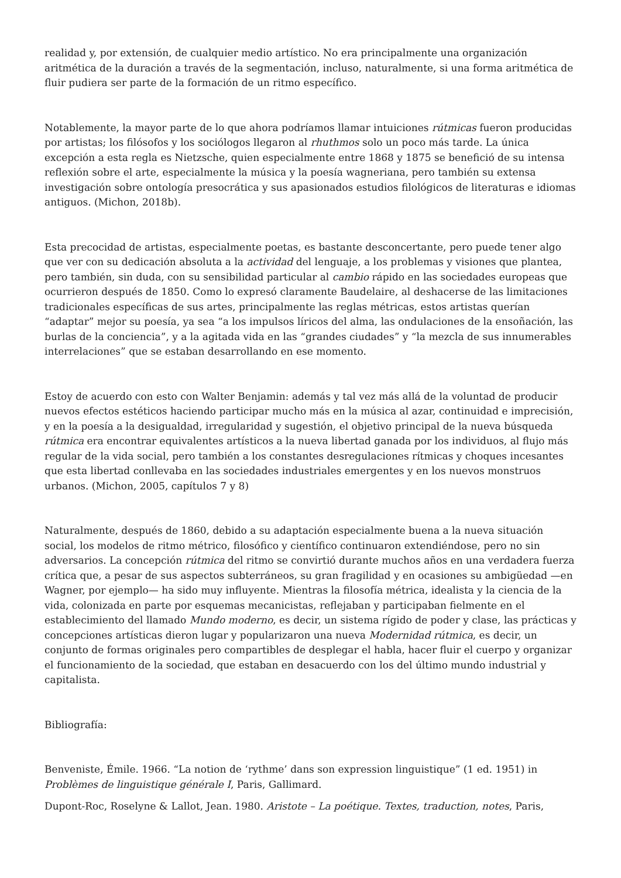realidad y, por extensión, de cualquier medio artístico. No era principalmente una organización aritmética de la duración a través de la segmentación, incluso, naturalmente, si una forma aritmética de fluir pudiera ser parte de la formación de un ritmo específico.
Notablemente, la mayor parte de lo que ahora podríamos llamar intuiciones rútmicas fueron producidas por artistas; los filósofos y los sociólogos llegaron al rhuthmos solo un poco más tarde. La única excepción a esta regla es Nietzsche, quien especialmente entre 1868 y 1875 se benefició de su intensa reflexión sobre el arte, especialmente la música y la poesía wagneriana, pero también su extensa investigación sobre ontología presocrática y sus apasionados estudios filológicos de literaturas e idiomas antiguos. (Michon, 2018b).
Esta precocidad de artistas, especialmente poetas, es bastante desconcertante, pero puede tener algo que ver con su dedicación absoluta a la actividad del lenguaje, a los problemas y visiones que plantea, pero también, sin duda, con su sensibilidad particular al cambio rápido en las sociedades europeas que ocurrieron después de 1850. Como lo expresó claramente Baudelaire, al deshacerse de las limitaciones tradicionales específicas de sus artes, principalmente las reglas métricas, estos artistas querían “adaptar” mejor su poesía, ya sea “a los impulsos líricos del alma, las ondulaciones de la ensoñación, las burlas de la conciencia”, y a la agitada vida en las “grandes ciudades” y “la mezcla de sus innumerables interrelaciones” que se estaban desarrollando en ese momento.
Estoy de acuerdo con esto con Walter Benjamin: además y tal vez más allá de la voluntad de producir nuevos efectos estéticos haciendo participar mucho más en la música al azar, continuidad e imprecisión, y en la poesía a la desigualdad, irregularidad y sugestión, el objetivo principal de la nueva búsqueda rútmica era encontrar equivalentes artísticos a la nueva libertad ganada por los individuos, al flujo más regular de la vida social, pero también a los constantes desregulaciones rítmicas y choques incesantes que esta libertad conllevaba en las sociedades industriales emergentes y en los nuevos monstruos urbanos. (Michon, 2005, capítulos 7 y 8)
Naturalmente, después de 1860, debido a su adaptación especialmente buena a la nueva situación social, los modelos de ritmo métrico, filosófico y científico continuaron extendiéndose, pero no sin adversarios. La concepción rútmica del ritmo se convirtió durante muchos años en una verdadera fuerza crítica que, a pesar de sus aspectos subterráneos, su gran fragilidad y en ocasiones su ambigüedad —en Wagner, por ejemplo— ha sido muy influyente. Mientras la filosofía métrica, idealista y la ciencia de la vida, colonizada en parte por esquemas mecanicistas, reflejaban y participaban fielmente en el establecimiento del llamado Mundo moderno, es decir, un sistema rígido de poder y clase, las prácticas y concepciones artísticas dieron lugar y popularizaron una nueva Modernidad rútmica, es decir, un conjunto de formas originales pero compartibles de desplegar el habla, hacer fluir el cuerpo y organizar el funcionamiento de la sociedad, que estaban en desacuerdo con los del último mundo industrial y capitalista.
Bibliografía:
Benveniste, Émile. 1966. “La notion de ‘rythme’ dans son expression linguistique” (1 ed. 1951) in Problèmes de linguistique générale I, Paris, Gallimard.
Dupont-Roc, Roselyne & Lallot, Jean. 1980. Aristote – La poétique. Textes, traduction, notes, Paris,